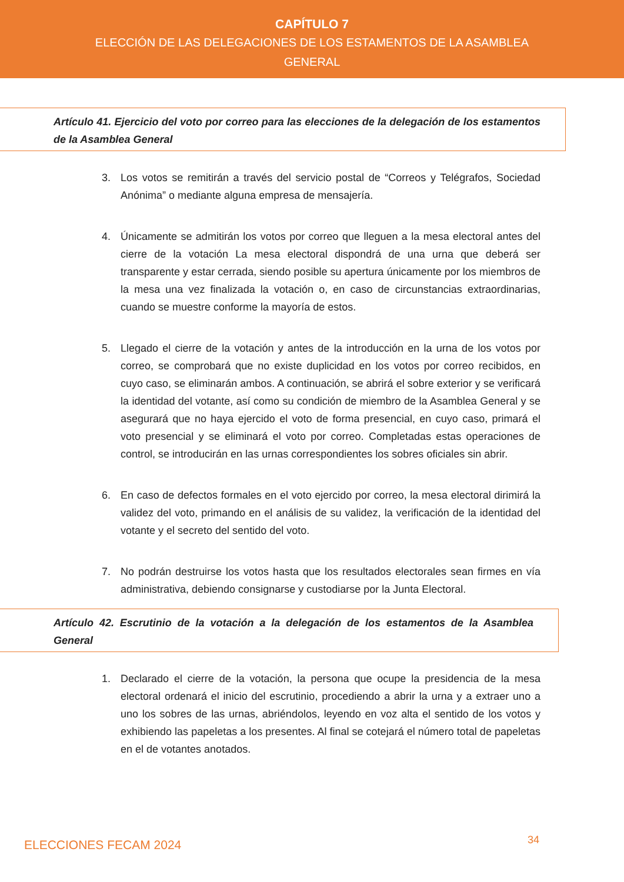CAPÍTULO 7
ELECCIÓN DE LAS DELEGACIONES DE LOS ESTAMENTOS DE LA ASAMBLEA GENERAL
Artículo 41. Ejercicio del voto por correo para las elecciones de la delegación de los estamentos de la Asamblea General
3. Los votos se remitirán a través del servicio postal de “Correos y Telégrafos, Sociedad Anónima” o mediante alguna empresa de mensajería.
4. Únicamente se admitirán los votos por correo que lleguen a la mesa electoral antes del cierre de la votación La mesa electoral dispondrá de una urna que deberá ser transparente y estar cerrada, siendo posible su apertura únicamente por los miembros de la mesa una vez finalizada la votación o, en caso de circunstancias extraordinarias, cuando se muestre conforme la mayoría de estos.
5. Llegado el cierre de la votación y antes de la introducción en la urna de los votos por correo, se comprobará que no existe duplicidad en los votos por correo recibidos, en cuyo caso, se eliminarán ambos. A continuación, se abrirá el sobre exterior y se verificará la identidad del votante, así como su condición de miembro de la Asamblea General y se asegurará que no haya ejercido el voto de forma presencial, en cuyo caso, primará el voto presencial y se eliminará el voto por correo. Completadas estas operaciones de control, se introducirán en las urnas correspondientes los sobres oficiales sin abrir.
6. En caso de defectos formales en el voto ejercido por correo, la mesa electoral dirimirá la validez del voto, primando en el análisis de su validez, la verificación de la identidad del votante y el secreto del sentido del voto.
7. No podrán destruirse los votos hasta que los resultados electorales sean firmes en vía administrativa, debiendo consignarse y custodiarse por la Junta Electoral.
Artículo 42. Escrutinio de la votación a la delegación de los estamentos de la Asamblea General
1. Declarado el cierre de la votación, la persona que ocupe la presidencia de la mesa electoral ordenará el inicio del escrutinio, procediendo a abrir la urna y a extraer uno a uno los sobres de las urnas, abriéndolos, leyendo en voz alta el sentido de los votos y exhibiendo las papeletas a los presentes. Al final se cotejará el número total de papeletas en el de votantes anotados.
ELECCIONES FECAM 2024 34